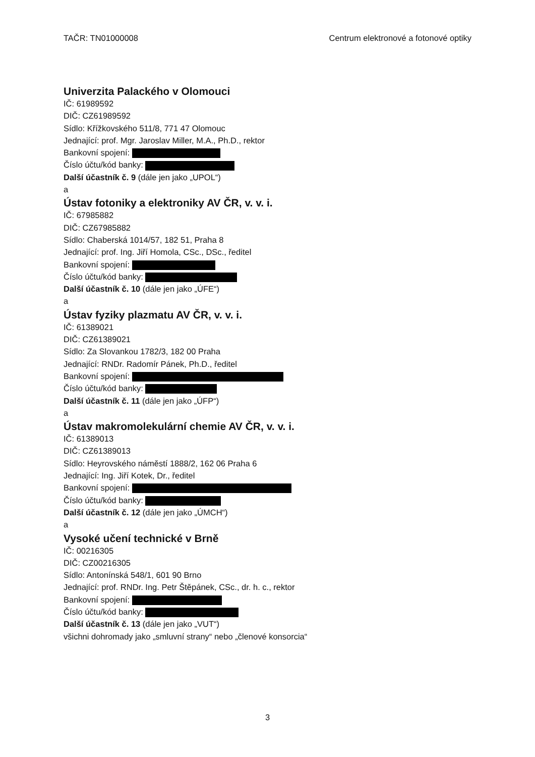TAČR: TN01000008 Centrum elektronové a fotonové optiky
Univerzita Palackého v Olomouci
IČ: 61989592
DIČ: CZ61989592
Sídlo: Křížkovského 511/8, 771 47 Olomouc
Jednající: prof. Mgr. Jaroslav Miller, M.A., Ph.D., rektor
Bankovní spojení:
Číslo účtu/kód banky:
Další účastník č. 9 (dále jen jako „UPOL“)
a
Ústav fotoniky a elektroniky AV ČR, v. v. i.
IČ: 67985882
DIČ: CZ67985882
Sídlo: Chaberská 1014/57, 182 51, Praha 8
Jednající: prof. Ing. Jiří Homola, CSc., DSc., ředitel
Bankovní spojení:
Číslo účtu/kód banky:
Další účastník č. 10 (dále jen jako „ÚFE“)
a
Ústav fyziky plazmatu AV ČR, v. v. i.
IČ: 61389021
DIČ: CZ61389021
Sídlo: Za Slovankou 1782/3, 182 00 Praha
Jednající: RNDr. Radomír Pánek, Ph.D., ředitel
Bankovní spojení:
Číslo účtu/kód banky:
Další účastník č. 11 (dále jen jako „ÚFP“)
a
Ústav makromolekulární chemie AV ČR, v. v. i.
IČ: 61389013
DIČ: CZ61389013
Sídlo: Heyrovského náměstí 1888/2, 162 06 Praha 6
Jednající: Ing. Jiří Kotek, Dr., ředitel
Bankovní spojení:
Číslo účtu/kód banky:
Další účastník č. 12 (dále jen jako „ÚMCH“)
a
Vysoké učení technické v Brně
IČ: 00216305
DIČ: CZ00216305
Sídlo: Antonínská 548/1, 601 90 Brno
Jednající: prof. RNDr. Ing. Petr Štěpánek, CSc., dr. h. c., rektor
Bankovní spojení:
Číslo účtu/kód banky:
Další účastník č. 13 (dále jen jako „VUT“)
všichni dohromady jako „smluvní strany“ nebo „členové konsorcia“
3